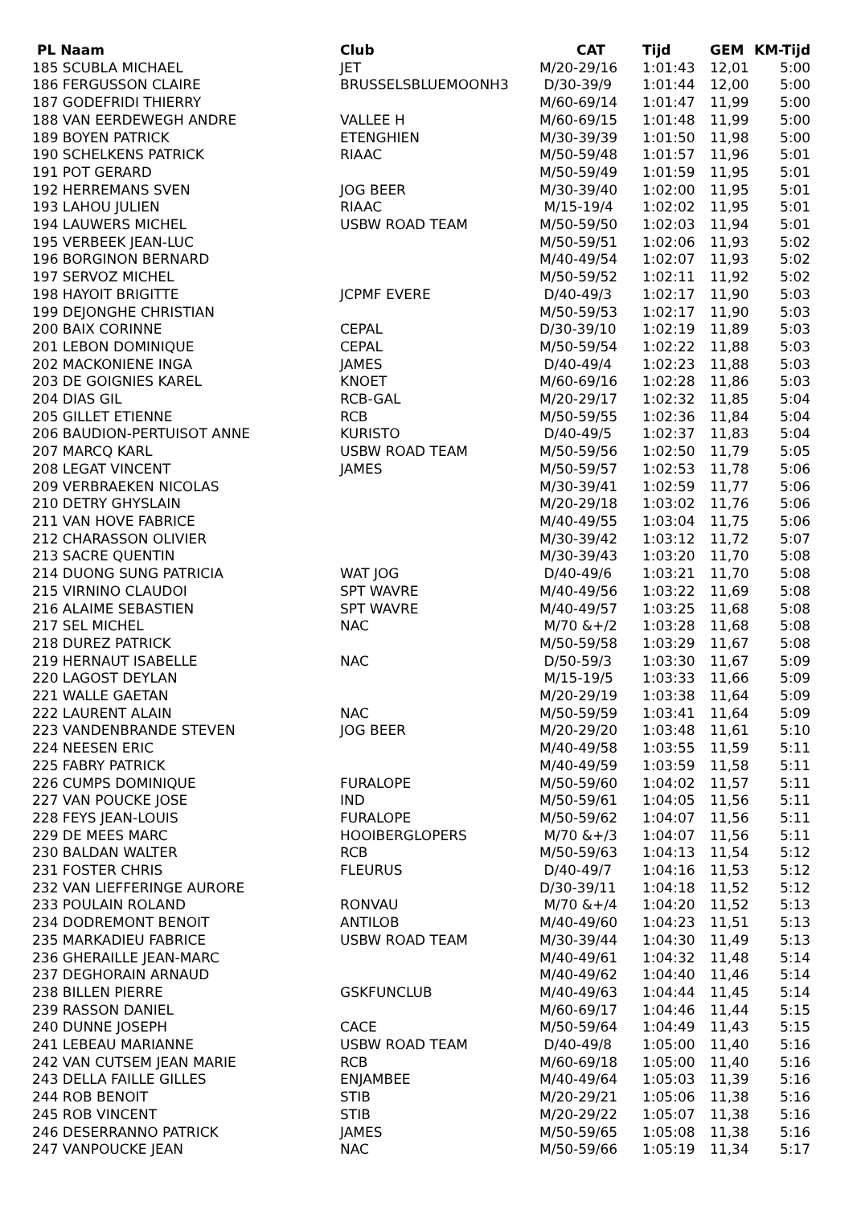| PL Naam | Club | CAT | Tijd | GEM | KM-Tijd |
| --- | --- | --- | --- | --- | --- |
| 185 SCUBLA MICHAEL | JET | M/20-29/16 | 1:01:43 | 12,01 | 5:00 |
| 186 FERGUSSON CLAIRE | BRUSSELSBLUEMOONH3 | D/30-39/9 | 1:01:44 | 12,00 | 5:00 |
| 187 GODEFRIDI THIERRY | | M/60-69/14 | 1:01:47 | 11,99 | 5:00 |
| 188 VAN EERDEWEGH ANDRE | VALLEE H | M/60-69/15 | 1:01:48 | 11,99 | 5:00 |
| 189 BOYEN PATRICK | ETENGHIEN | M/30-39/39 | 1:01:50 | 11,98 | 5:00 |
| 190 SCHELKENS PATRICK | RIAAC | M/50-59/48 | 1:01:57 | 11,96 | 5:01 |
| 191 POT GERARD | | M/50-59/49 | 1:01:59 | 11,95 | 5:01 |
| 192 HERREMANS SVEN | JOG BEER | M/30-39/40 | 1:02:00 | 11,95 | 5:01 |
| 193 LAHOU JULIEN | RIAAC | M/15-19/4 | 1:02:02 | 11,95 | 5:01 |
| 194 LAUWERS MICHEL | USBW ROAD TEAM | M/50-59/50 | 1:02:03 | 11,94 | 5:01 |
| 195 VERBEEK JEAN-LUC | | M/50-59/51 | 1:02:06 | 11,93 | 5:02 |
| 196 BORGINON BERNARD | | M/40-49/54 | 1:02:07 | 11,93 | 5:02 |
| 197 SERVOZ MICHEL | | M/50-59/52 | 1:02:11 | 11,92 | 5:02 |
| 198 HAYOIT BRIGITTE | JCPMF EVERE | D/40-49/3 | 1:02:17 | 11,90 | 5:03 |
| 199 DEJONGHE CHRISTIAN | | M/50-59/53 | 1:02:17 | 11,90 | 5:03 |
| 200 BAIX CORINNE | CEPAL | D/30-39/10 | 1:02:19 | 11,89 | 5:03 |
| 201 LEBON DOMINIQUE | CEPAL | M/50-59/54 | 1:02:22 | 11,88 | 5:03 |
| 202 MACKONIENE INGA | JAMES | D/40-49/4 | 1:02:23 | 11,88 | 5:03 |
| 203 DE GOIGNIES KAREL | KNOET | M/60-69/16 | 1:02:28 | 11,86 | 5:03 |
| 204 DIAS GIL | RCB-GAL | M/20-29/17 | 1:02:32 | 11,85 | 5:04 |
| 205 GILLET ETIENNE | RCB | M/50-59/55 | 1:02:36 | 11,84 | 5:04 |
| 206 BAUDION-PERTUISOT ANNE | KURISTO | D/40-49/5 | 1:02:37 | 11,83 | 5:04 |
| 207 MARCQ KARL | USBW ROAD TEAM | M/50-59/56 | 1:02:50 | 11,79 | 5:05 |
| 208 LEGAT VINCENT | JAMES | M/50-59/57 | 1:02:53 | 11,78 | 5:06 |
| 209 VERBRAEKEN NICOLAS | | M/30-39/41 | 1:02:59 | 11,77 | 5:06 |
| 210 DETRY GHYSLAIN | | M/20-29/18 | 1:03:02 | 11,76 | 5:06 |
| 211 VAN HOVE FABRICE | | M/40-49/55 | 1:03:04 | 11,75 | 5:06 |
| 212 CHARASSON OLIVIER | | M/30-39/42 | 1:03:12 | 11,72 | 5:07 |
| 213 SACRE QUENTIN | | M/30-39/43 | 1:03:20 | 11,70 | 5:08 |
| 214 DUONG SUNG PATRICIA | WAT JOG | D/40-49/6 | 1:03:21 | 11,70 | 5:08 |
| 215 VIRNINO CLAUDOI | SPT WAVRE | M/40-49/56 | 1:03:22 | 11,69 | 5:08 |
| 216 ALAIME SEBASTIEN | SPT WAVRE | M/40-49/57 | 1:03:25 | 11,68 | 5:08 |
| 217 SEL MICHEL | NAC | M/70 &+/2 | 1:03:28 | 11,68 | 5:08 |
| 218 DUREZ PATRICK | | M/50-59/58 | 1:03:29 | 11,67 | 5:08 |
| 219 HERNAUT ISABELLE | NAC | D/50-59/3 | 1:03:30 | 11,67 | 5:09 |
| 220 LAGOST DEYLAN | | M/15-19/5 | 1:03:33 | 11,66 | 5:09 |
| 221 WALLE GAETAN | | M/20-29/19 | 1:03:38 | 11,64 | 5:09 |
| 222 LAURENT ALAIN | NAC | M/50-59/59 | 1:03:41 | 11,64 | 5:09 |
| 223 VANDENBRANDE STEVEN | JOG BEER | M/20-29/20 | 1:03:48 | 11,61 | 5:10 |
| 224 NEESEN ERIC | | M/40-49/58 | 1:03:55 | 11,59 | 5:11 |
| 225 FABRY PATRICK | | M/40-49/59 | 1:03:59 | 11,58 | 5:11 |
| 226 CUMPS DOMINIQUE | FURALOPE | M/50-59/60 | 1:04:02 | 11,57 | 5:11 |
| 227 VAN POUCKE JOSE | IND | M/50-59/61 | 1:04:05 | 11,56 | 5:11 |
| 228 FEYS JEAN-LOUIS | FURALOPE | M/50-59/62 | 1:04:07 | 11,56 | 5:11 |
| 229 DE MEES MARC | HOOIBERGLOPERS | M/70 &+/3 | 1:04:07 | 11,56 | 5:11 |
| 230 BALDAN WALTER | RCB | M/50-59/63 | 1:04:13 | 11,54 | 5:12 |
| 231 FOSTER CHRIS | FLEURUS | D/40-49/7 | 1:04:16 | 11,53 | 5:12 |
| 232 VAN LIEFFERINGE AURORE | | D/30-39/11 | 1:04:18 | 11,52 | 5:12 |
| 233 POULAIN ROLAND | RONVAU | M/70 &+/4 | 1:04:20 | 11,52 | 5:13 |
| 234 DODREMONT BENOIT | ANTILOB | M/40-49/60 | 1:04:23 | 11,51 | 5:13 |
| 235 MARKADIEU FABRICE | USBW ROAD TEAM | M/30-39/44 | 1:04:30 | 11,49 | 5:13 |
| 236 GHERAILLE JEAN-MARC | | M/40-49/61 | 1:04:32 | 11,48 | 5:14 |
| 237 DEGHORAIN ARNAUD | | M/40-49/62 | 1:04:40 | 11,46 | 5:14 |
| 238 BILLEN PIERRE | GSKFUNCLUB | M/40-49/63 | 1:04:44 | 11,45 | 5:14 |
| 239 RASSON DANIEL | | M/60-69/17 | 1:04:46 | 11,44 | 5:15 |
| 240 DUNNE JOSEPH | CACE | M/50-59/64 | 1:04:49 | 11,43 | 5:15 |
| 241 LEBEAU MARIANNE | USBW ROAD TEAM | D/40-49/8 | 1:05:00 | 11,40 | 5:16 |
| 242 VAN CUTSEM JEAN MARIE | RCB | M/60-69/18 | 1:05:00 | 11,40 | 5:16 |
| 243 DELLA FAILLE GILLES | ENJAMBEE | M/40-49/64 | 1:05:03 | 11,39 | 5:16 |
| 244 ROB BENOIT | STIB | M/20-29/21 | 1:05:06 | 11,38 | 5:16 |
| 245 ROB VINCENT | STIB | M/20-29/22 | 1:05:07 | 11,38 | 5:16 |
| 246 DESERRANNO PATRICK | JAMES | M/50-59/65 | 1:05:08 | 11,38 | 5:16 |
| 247 VANPOUCKE JEAN | NAC | M/50-59/66 | 1:05:19 | 11,34 | 5:17 |